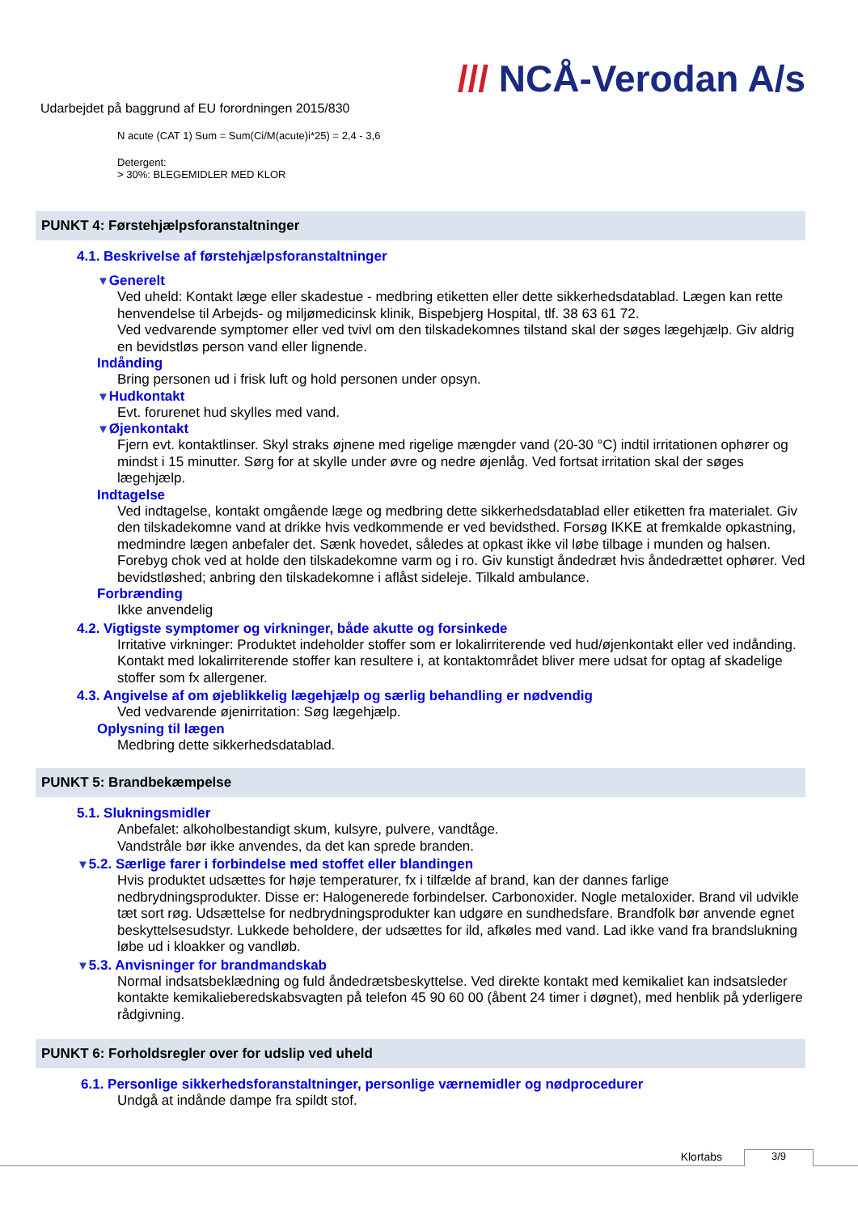Udarbejdet på baggrund af EU forordningen 2015/830
/// NCÅ-Verodan A/s
N acute (CAT 1) Sum = Sum(Ci/M(acute)i*25) = 2,4 - 3,6
Detergent:
> 30%: BLEGEMIDLER MED KLOR
PUNKT 4: Førstehjælpsforanstaltninger
4.1. Beskrivelse af førstehjælpsforanstaltninger
▼Generelt
Ved uheld: Kontakt læge eller skadestue - medbring etiketten eller dette sikkerhedsdatablad. Lægen kan rette henvendelse til Arbejds- og miljømedicinsk klinik, Bispebjerg Hospital, tlf. 38 63 61 72.
Ved vedvarende symptomer eller ved tvivl om den tilskadekomnes tilstand skal der søges lægehjælp. Giv aldrig en bevidstløs person vand eller lignende.
Indånding
Bring personen ud i frisk luft og hold personen under opsyn.
▼Hudkontakt
Evt. forurenet hud skylles med vand.
▼Øjenkontakt
Fjern evt. kontaktlinser. Skyl straks øjnene med rigelige mængder vand (20-30 °C) indtil irritationen ophører og mindst i 15 minutter. Sørg for at skylle under øvre og nedre øjenlåg. Ved fortsat irritation skal der søges lægehjælp.
Indtagelse
Ved indtagelse, kontakt omgående læge og medbring dette sikkerhedsdatablad eller etiketten fra materialet. Giv den tilskadekomne vand at drikke hvis vedkommende er ved bevidsthed. Forsøg IKKE at fremkalde opkastning, medmindre lægen anbefaler det. Sænk hovedet, således at opkast ikke vil løbe tilbage i munden og halsen. Forebyg chok ved at holde den tilskadekomne varm og i ro. Giv kunstigt åndedræt hvis åndedrættet ophører. Ved bevidstløshed; anbring den tilskadekomne i aflåst sideleje. Tilkald ambulance.
Forbrænding
Ikke anvendelig
4.2. Vigtigste symptomer og virkninger, både akutte og forsinkede
Irritative virkninger: Produktet indeholder stoffer som er lokalirriterende ved hud/øjenkontakt eller ved indånding. Kontakt med lokalirriterende stoffer kan resultere i, at kontaktområdet bliver mere udsat for optag af skadelige stoffer som fx allergener.
4.3. Angivelse af om øjeblikkelig lægehjælp og særlig behandling er nødvendig
Ved vedvarende øjenirritation: Søg lægehjælp.
Oplysning til lægen
Medbring dette sikkerhedsdatablad.
PUNKT 5: Brandbekæmpelse
5.1. Slukningsmidler
Anbefalet: alkoholbestandigt skum, kulsyre, pulvere, vandtåge.
Vandstråle bør ikke anvendes, da det kan sprede branden.
▼5.2. Særlige farer i forbindelse med stoffet eller blandingen
Hvis produktet udsættes for høje temperaturer, fx i tilfælde af brand, kan der dannes farlige nedbrydningsprodukter. Disse er: Halogenerede forbindelser. Carbonoxider. Nogle metaloxider. Brand vil udvikle tæt sort røg. Udsættelse for nedbrydningsprodukter kan udgøre en sundhedsfare. Brandfolk bør anvende egnet beskyttelsesudstyr. Lukkede beholdere, der udsættes for ild, afkøles med vand. Lad ikke vand fra brandslukning løbe ud i kloakker og vandløb.
▼5.3. Anvisninger for brandmandskab
Normal indsatsbeklædning og fuld åndedrætsbeskyttelse. Ved direkte kontakt med kemikaliet kan indsatsleder kontakte kemikalieberedskabsvagten på telefon 45 90 60 00 (åbent 24 timer i døgnet), med henblik på yderligere rådgivning.
PUNKT 6: Forholdsregler over for udslip ved uheld
6.1. Personlige sikkerhedsforanstaltninger, personlige værnemidler og nødprocedurer
Undgå at indånde dampe fra spildt stof.
Klortabs 3/9